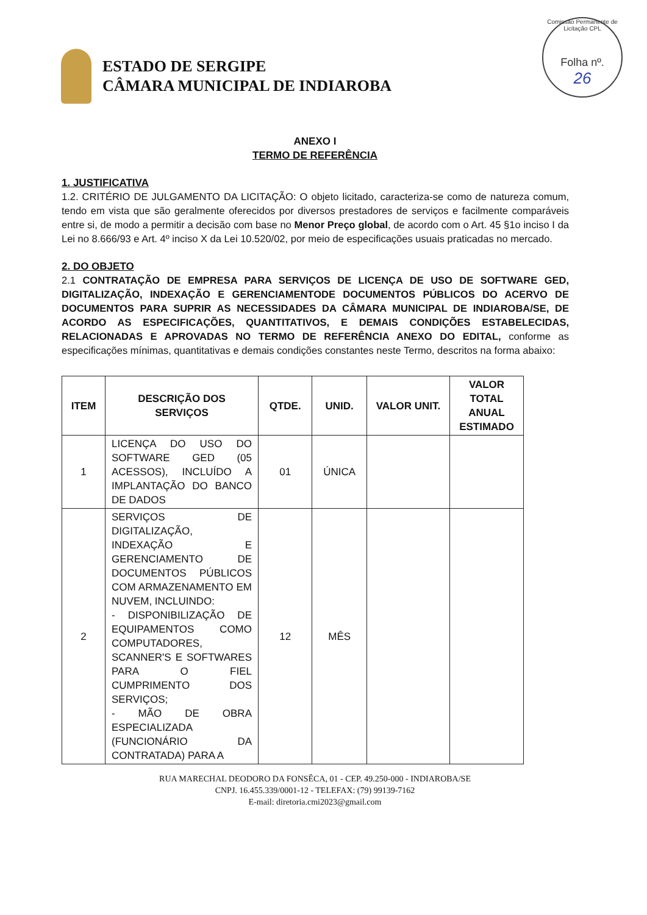Comissão Permanente de Licitação CPL
Folha nº.
26
ESTADO DE SERGIPE
CÂMARA MUNICIPAL DE INDIAROBA
ANEXO I
TERMO DE REFERÊNCIA
1. JUSTIFICATIVA
1.2. CRITÉRIO DE JULGAMENTO DA LICITAÇÃO: O objeto licitado, caracteriza-se como de natureza comum, tendo em vista que são geralmente oferecidos por diversos prestadores de serviços e facilmente comparáveis entre si, de modo a permitir a decisão com base no Menor Preço global, de acordo com o Art. 45 §1o inciso I da Lei no 8.666/93 e Art. 4º inciso X da Lei 10.520/02, por meio de especificações usuais praticadas no mercado.
2. DO OBJETO
2.1 CONTRATAÇÃO DE EMPRESA PARA SERVIÇOS DE LICENÇA DE USO DE SOFTWARE GED, DIGITALIZAÇÃO, INDEXAÇÃO E GERENCIAMENTODE DOCUMENTOS PÚBLICOS DO ACERVO DE DOCUMENTOS PARA SUPRIR AS NECESSIDADES DA CÂMARA MUNICIPAL DE INDIAROBA/SE, DE ACORDO AS ESPECIFICAÇÕES, QUANTITATIVOS, E DEMAIS CONDIÇÕES ESTABELECIDAS, RELACIONADAS E APROVADAS NO TERMO DE REFERÊNCIA ANEXO DO EDITAL, conforme as especificações mínimas, quantitativas e demais condições constantes neste Termo, descritos na forma abaixo:
| ITEM | DESCRIÇÃO DOS SERVIÇOS | QTDE. | UNID. | VALOR UNIT. | VALOR TOTAL ANUAL ESTIMADO |
| --- | --- | --- | --- | --- | --- |
| 1 | LICENÇA DO USO DO SOFTWARE GED (05 ACESSOS), INCLUÍDO A IMPLANTAÇÃO DO BANCO DE DADOS | 01 | ÚNICA | | |
| 2 | SERVIÇOS DE DIGITALIZAÇÃO, INDEXAÇÃO E GERENCIAMENTO DE DOCUMENTOS PÚBLICOS COM ARMAZENAMENTO EM NUVEM, INCLUINDO: - DISPONIBILIZAÇÃO DE EQUIPAMENTOS COMO COMPUTADORES, SCANNER'S E SOFTWARES PARA O FIEL CUMPRIMENTO DOS SERVIÇOS; - MÃO DE OBRA ESPECIALIZADA (FUNCIONÁRIO DA CONTRATADA) PARA A | 12 | MÊS | | |
RUA MARECHAL DEODORO DA FONSÊCA, 01 - CEP. 49.250-000 - INDIAROBA/SE
CNPJ. 16.455.339/0001-12 - TELEFAX: (79) 99139-7162
E-mail: diretoria.cmi2023@gmail.com